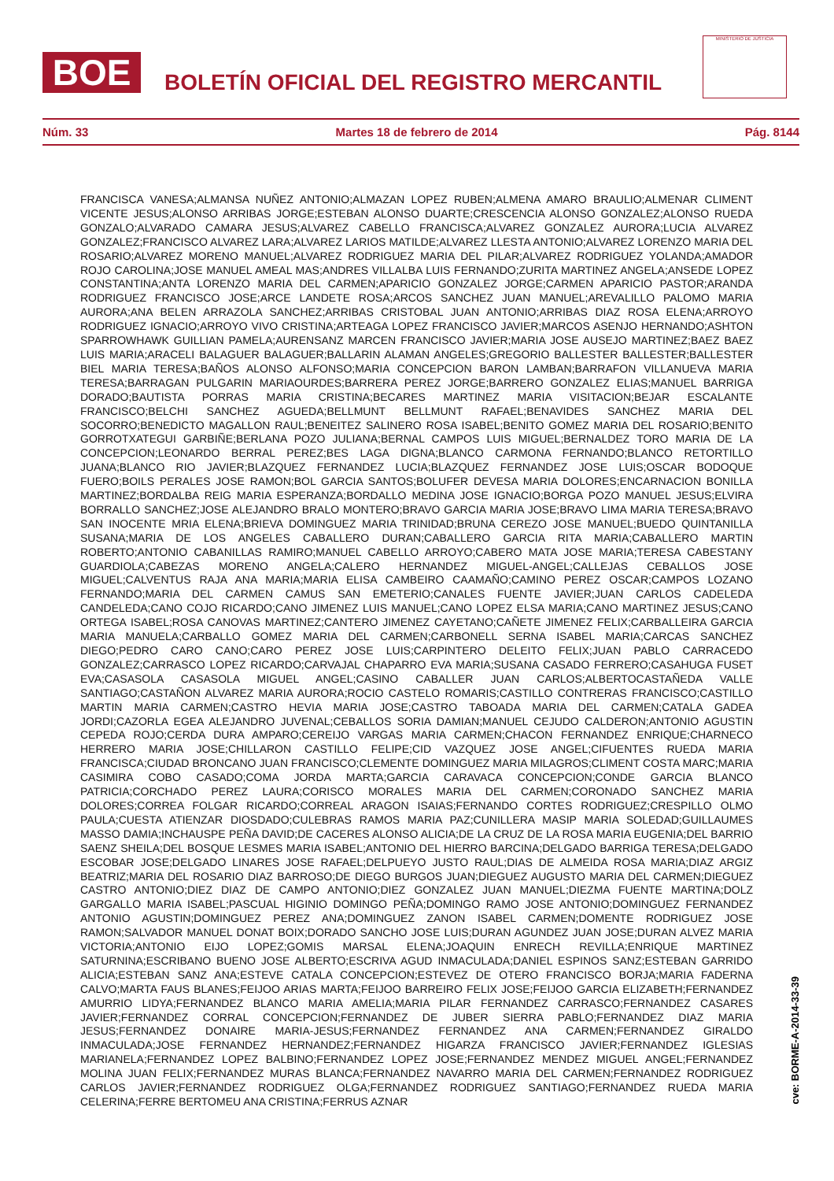BOE
BOLETÍN OFICIAL DEL REGISTRO MERCANTIL
MINISTERIO DE JUSTICIA
Núm. 33 Martes 18 de febrero de 2014 Pág. 8144
FRANCISCA VANESA;ALMANSA NUÑEZ ANTONIO;ALMAZAN LOPEZ RUBEN;ALMENA AMARO BRAULIO;ALMENAR CLIMENT VICENTE JESUS;ALONSO ARRIBAS JORGE;ESTEBAN ALONSO DUARTE;CRESCENCIA ALONSO GONZALEZ;ALONSO RUEDA GONZALO;ALVARADO CAMARA JESUS;ALVAREZ CABELLO FRANCISCA;ALVAREZ GONZALEZ AURORA;LUCIA ALVAREZ GONZALEZ;FRANCISCO ALVAREZ LARA;ALVAREZ LARIOS MATILDE;ALVAREZ LLESTA ANTONIO;ALVAREZ LORENZO MARIA DEL ROSARIO;ALVAREZ MORENO MANUEL;ALVAREZ RODRIGUEZ MARIA DEL PILAR;ALVAREZ RODRIGUEZ YOLANDA;AMADOR ROJO CAROLINA;JOSE MANUEL AMEAL MAS;ANDRES VILLALBA LUIS FERNANDO;ZURITA MARTINEZ ANGELA;ANSEDE LOPEZ CONSTANTINA;ANTA LORENZO MARIA DEL CARMEN;APARICIO GONZALEZ JORGE;CARMEN APARICIO PASTOR;ARANDA RODRIGUEZ FRANCISCO JOSE;ARCE LANDETE ROSA;ARCOS SANCHEZ JUAN MANUEL;AREVALILLO PALOMO MARIA AURORA;ANA BELEN ARRAZOLA SANCHEZ;ARRIBAS CRISTOBAL JUAN ANTONIO;ARRIBAS DIAZ ROSA ELENA;ARROYO RODRIGUEZ IGNACIO;ARROYO VIVO CRISTINA;ARTEAGA LOPEZ FRANCISCO JAVIER;MARCOS ASENJO HERNANDO;ASHTON SPARROWHAWK GUILLIAN PAMELA;AURENSANZ MARCEN FRANCISCO JAVIER;MARIA JOSE AUSEJO MARTINEZ;BAEZ BAEZ LUIS MARIA;ARACELI BALAGUER BALAGUER;BALLARIN ALAMAN ANGELES;GREGORIO BALLESTER BALLESTER;BALLESTER BIEL MARIA TERESA;BAÑOS ALONSO ALFONSO;MARIA CONCEPCION BARON LAMBAN;BARRAFON VILLANUEVA MARIA TERESA;BARRAGAN PULGARIN MARIAOURDES;BARRERA PEREZ JORGE;BARRERO GONZALEZ ELIAS;MANUEL BARRIGA DORADO;BAUTISTA PORRAS MARIA CRISTINA;BECARES MARTINEZ MARIA VISITACION;BEJAR ESCALANTE FRANCISCO;BELCHI SANCHEZ AGUEDA;BELLMUNT BELLMUNT RAFAEL;BENAVIDES SANCHEZ MARIA DEL SOCORRO;BENEDICTO MAGALLON RAUL;BENEITEZ SALINERO ROSA ISABEL;BENITO GOMEZ MARIA DEL ROSARIO;BENITO GORROTXATEGUI GARBIÑE;BERLANA POZO JULIANA;BERNAL CAMPOS LUIS MIGUEL;BERNALDEZ TORO MARIA DE LA CONCEPCION;LEONARDO BERRAL PEREZ;BES LAGA DIGNA;BLANCO CARMONA FERNANDO;BLANCO RETORTILLO JUANA;BLANCO RIO JAVIER;BLAZQUEZ FERNANDEZ LUCIA;BLAZQUEZ FERNANDEZ JOSE LUIS;OSCAR BODOQUE FUERO;BOILS PERALES JOSE RAMON;BOL GARCIA SANTOS;BOLUFER DEVESA MARIA DOLORES;ENCARNACION BONILLA MARTINEZ;BORDALBA REIG MARIA ESPERANZA;BORDALLO MEDINA JOSE IGNACIO;BORGA POZO MANUEL JESUS;ELVIRA BORRALLO SANCHEZ;JOSE ALEJANDRO BRALO MONTERO;BRAVO GARCIA MARIA JOSE;BRAVO LIMA MARIA TERESA;BRAVO SAN INOCENTE MRIA ELENA;BRIEVA DOMINGUEZ MARIA TRINIDAD;BRUNA CEREZO JOSE MANUEL;BUEDO QUINTANILLA SUSANA;MARIA DE LOS ANGELES CABALLERO DURAN;CABALLERO GARCIA RITA MARIA;CABALLERO MARTIN ROBERTO;ANTONIO CABANILLAS RAMIRO;MANUEL CABELLO ARROYO;CABERO MATA JOSE MARIA;TERESA CABESTANY GUARDIOLA;CABEZAS MORENO ANGELA;CALERO HERNANDEZ MIGUEL-ANGEL;CALLEJAS CEBALLOS JOSE MIGUEL;CALVENTUS RAJA ANA MARIA;MARIA ELISA CAMBEIRO CAAMAÑO;CAMINO PEREZ OSCAR;CAMPOS LOZANO FERNANDO;MARIA DEL CARMEN CAMUS SAN EMETERIO;CANALES FUENTE JAVIER;JUAN CARLOS CADELEDA CANDELEDA;CANO COJO RICARDO;CANO JIMENEZ LUIS MANUEL;CANO LOPEZ ELSA MARIA;CANO MARTINEZ JESUS;CANO ORTEGA ISABEL;ROSA CANOVAS MARTINEZ;CANTERO JIMENEZ CAYETANO;CAÑETE JIMENEZ FELIX;CARBALLEIRA GARCIA MARIA MANUELA;CARBALLO GOMEZ MARIA DEL CARMEN;CARBONELL SERNA ISABEL MARIA;CARCAS SANCHEZ DIEGO;PEDRO CARO CANO;CARO PEREZ JOSE LUIS;CARPINTERO DELEITO FELIX;JUAN PABLO CARRACEDO GONZALEZ;CARRASCO LOPEZ RICARDO;CARVAJAL CHAPARRO EVA MARIA;SUSANA CASADO FERRERO;CASAHUGA FUSET EVA;CASASOLA CASASOLA MIGUEL ANGEL;CASINO CABALLER JUAN CARLOS;ALBERTOCASTAÑEDA VALLE SANTIAGO;CASTAÑON ALVAREZ MARIA AURORA;ROCIO CASTELO ROMARIS;CASTILLO CONTRERAS FRANCISCO;CASTILLO MARTIN MARIA CARMEN;CASTRO HEVIA MARIA JOSE;CASTRO TABOADA MARIA DEL CARMEN;CATALA GADEA JORDI;CAZORLA EGEA ALEJANDRO JUVENAL;CEBALLOS SORIA DAMIAN;MANUEL CEJUDO CALDERON;ANTONIO AGUSTIN CEPEDA ROJO;CERDA DURA AMPARO;CEREIJO VARGAS MARIA CARMEN;CHACON FERNANDEZ ENRIQUE;CHARNECO HERRERO MARIA JOSE;CHILLARON CASTILLO FELIPE;CID VAZQUEZ JOSE ANGEL;CIFUENTES RUEDA MARIA FRANCISCA;CIUDAD BRONCANO JUAN FRANCISCO;CLEMENTE DOMINGUEZ MARIA MILAGROS;CLIMENT COSTA MARC;MARIA CASIMIRA COBO CASADO;COMA JORDA MARTA;GARCIA CARAVACA CONCEPCION;CONDE GARCIA BLANCO PATRICIA;CORCHADO PEREZ LAURA;CORISCO MORALES MARIA DEL CARMEN;CORONADO SANCHEZ MARIA DOLORES;CORREA FOLGAR RICARDO;CORREAL ARAGON ISAIAS;FERNANDO CORTES RODRIGUEZ;CRESPILLO OLMO PAULA;CUESTA ATIENZAR DIOSDADO;CULEBRAS RAMOS MARIA PAZ;CUNILLERA MASIP MARIA SOLEDAD;GUILLAUMES MASSO DAMIA;INCHAUSPE PEÑA DAVID;DE CACERES ALONSO ALICIA;DE LA CRUZ DE LA ROSA MARIA EUGENIA;DEL BARRIO SAENZ SHEILA;DEL BOSQUE LESMES MARIA ISABEL;ANTONIO DEL HIERRO BARCINA;DELGADO BARRIGA TERESA;DELGADO ESCOBAR JOSE;DELGADO LINARES JOSE RAFAEL;DELPUEYO JUSTO RAUL;DIAS DE ALMEIDA ROSA MARIA;DIAZ ARGIZ BEATRIZ;MARIA DEL ROSARIO DIAZ BARROSO;DE DIEGO BURGOS JUAN;DIEGUEZ AUGUSTO MARIA DEL CARMEN;DIEGUEZ CASTRO ANTONIO;DIEZ DIAZ DE CAMPO ANTONIO;DIEZ GONZALEZ JUAN MANUEL;DIEZMA FUENTE MARTINA;DOLZ GARGALLO MARIA ISABEL;PASCUAL HIGINIO DOMINGO PEÑA;DOMINGO RAMO JOSE ANTONIO;DOMINGUEZ FERNANDEZ ANTONIO AGUSTIN;DOMINGUEZ PEREZ ANA;DOMINGUEZ ZANON ISABEL CARMEN;DOMENTE RODRIGUEZ JOSE RAMON;SALVADOR MANUEL DONAT BOIX;DORADO SANCHO JOSE LUIS;DURAN AGUNDEZ JUAN JOSE;DURAN ALVEZ MARIA VICTORIA;ANTONIO EIJO LOPEZ;GOMIS MARSAL ELENA;JOAQUIN ENRECH REVILLA;ENRIQUE MARTINEZ SATURNINA;ESCRIBANO BUENO JOSE ALBERTO;ESCRIVA AGUD INMACULADA;DANIEL ESPINOS SANZ;ESTEBAN GARRIDO ALICIA;ESTEBAN SANZ ANA;ESTEVE CATALA CONCEPCION;ESTEVEZ DE OTERO FRANCISCO BORJA;MARIA FADERNA CALVO;MARTA FAUS BLANES;FEIJOO ARIAS MARTA;FEIJOO BARREIRO FELIX JOSE;FEIJOO GARCIA ELIZABETH;FERNANDEZ AMURRIO LIDYA;FERNANDEZ BLANCO MARIA AMELIA;MARIA PILAR FERNANDEZ CARRASCO;FERNANDEZ CASARES JAVIER;FERNANDEZ CORRAL CONCEPCION;FERNANDEZ DE JUBER SIERRA PABLO;FERNANDEZ DIAZ MARIA JESUS;FERNANDEZ DONAIRE MARIA-JESUS;FERNANDEZ FERNANDEZ ANA CARMEN;FERNANDEZ GIRALDO INMACULADA;JOSE FERNANDEZ HERNANDEZ;FERNANDEZ HIGARZA FRANCISCO JAVIER;FERNANDEZ IGLESIAS MARIANELA;FERNANDEZ LOPEZ BALBINO;FERNANDEZ LOPEZ JOSE;FERNANDEZ MENDEZ MIGUEL ANGEL;FERNANDEZ MOLINA JUAN FELIX;FERNANDEZ MURAS BLANCA;FERNANDEZ NAVARRO MARIA DEL CARMEN;FERNANDEZ RODRIGUEZ CARLOS JAVIER;FERNANDEZ RODRIGUEZ OLGA;FERNANDEZ RODRIGUEZ SANTIAGO;FERNANDEZ RUEDA MARIA CELERINA;FERRE BERTOMEU ANA CRISTINA;FERRUS AZNAR
cve: BORME-A-2014-33-39